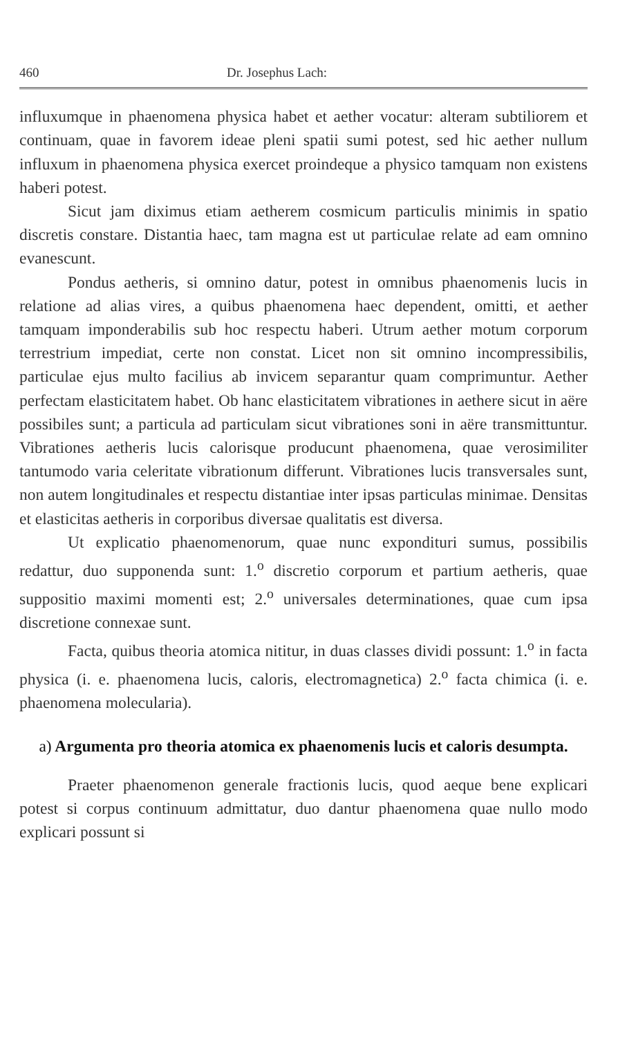460 Dr. Josephus Lach:
influxumque in phaenomena physica habet et aether vocatur: alteram subtiliorem et continuam, quae in favorem ideae pleni spatii sumi potest, sed hic aether nullum influxum in phaenomena physica exercet proindeque a physico tamquam non existens haberi potest.
Sicut jam diximus etiam aetherem cosmicum particulis minimis in spatio discretis constare. Distantia haec, tam magna est ut particulae relate ad eam omnino evanescunt.
Pondus aetheris, si omnino datur, potest in omnibus phaenomenis lucis in relatione ad alias vires, a quibus phaenomena haec dependent, omitti, et aether tamquam imponderabilis sub hoc respectu haberi. Utrum aether motum corporum terrestrium impediat, certe non constat. Licet non sit omnino incompressibilis, particulae ejus multo facilius ab invicem separantur quam comprimuntur. Aether perfectam elasticitatem habet. Ob hanc elasticitatem vibrationes in aethere sicut in aëre possibiles sunt; a particula ad particulam sicut vibrationes soni in aëre transmittuntur. Vibrationes aetheris lucis calorisque producunt phaenomena, quae verosimiliter tantumodo varia celeritate vibrationum differunt. Vibrationes lucis transversales sunt, non autem longitudinales et respectu distantiae inter ipsas particulas minimae. Densitas et elasticitas aetheris in corporibus diversae qualitatis est diversa.
Ut explicatio phaenomenorum, quae nunc expondituri sumus, possibilis redattur, duo supponenda sunt: 1.<sup>o</sup> discretio corporum et partium aetheris, quae suppositio maximi momenti est; 2.<sup>o</sup> universales determinationes, quae cum ipsa discretione connexae sunt.
Facta, quibus theoria atomica nititur, in duas classes dividi possunt: 1.<sup>o</sup> in facta physica (i. e. phaenomena lucis, caloris, electromagnetica) 2.<sup>o</sup> facta chimica (i. e. phaenomena molecularia).
a) Argumenta pro theoria atomica ex phaenomenis lucis et caloris desumpta.
Praeter phaenomenon generale fractionis lucis, quod aeque bene explicari potest si corpus continuum admittatur, duo dantur phaenomena quae nullo modo explicari possunt si